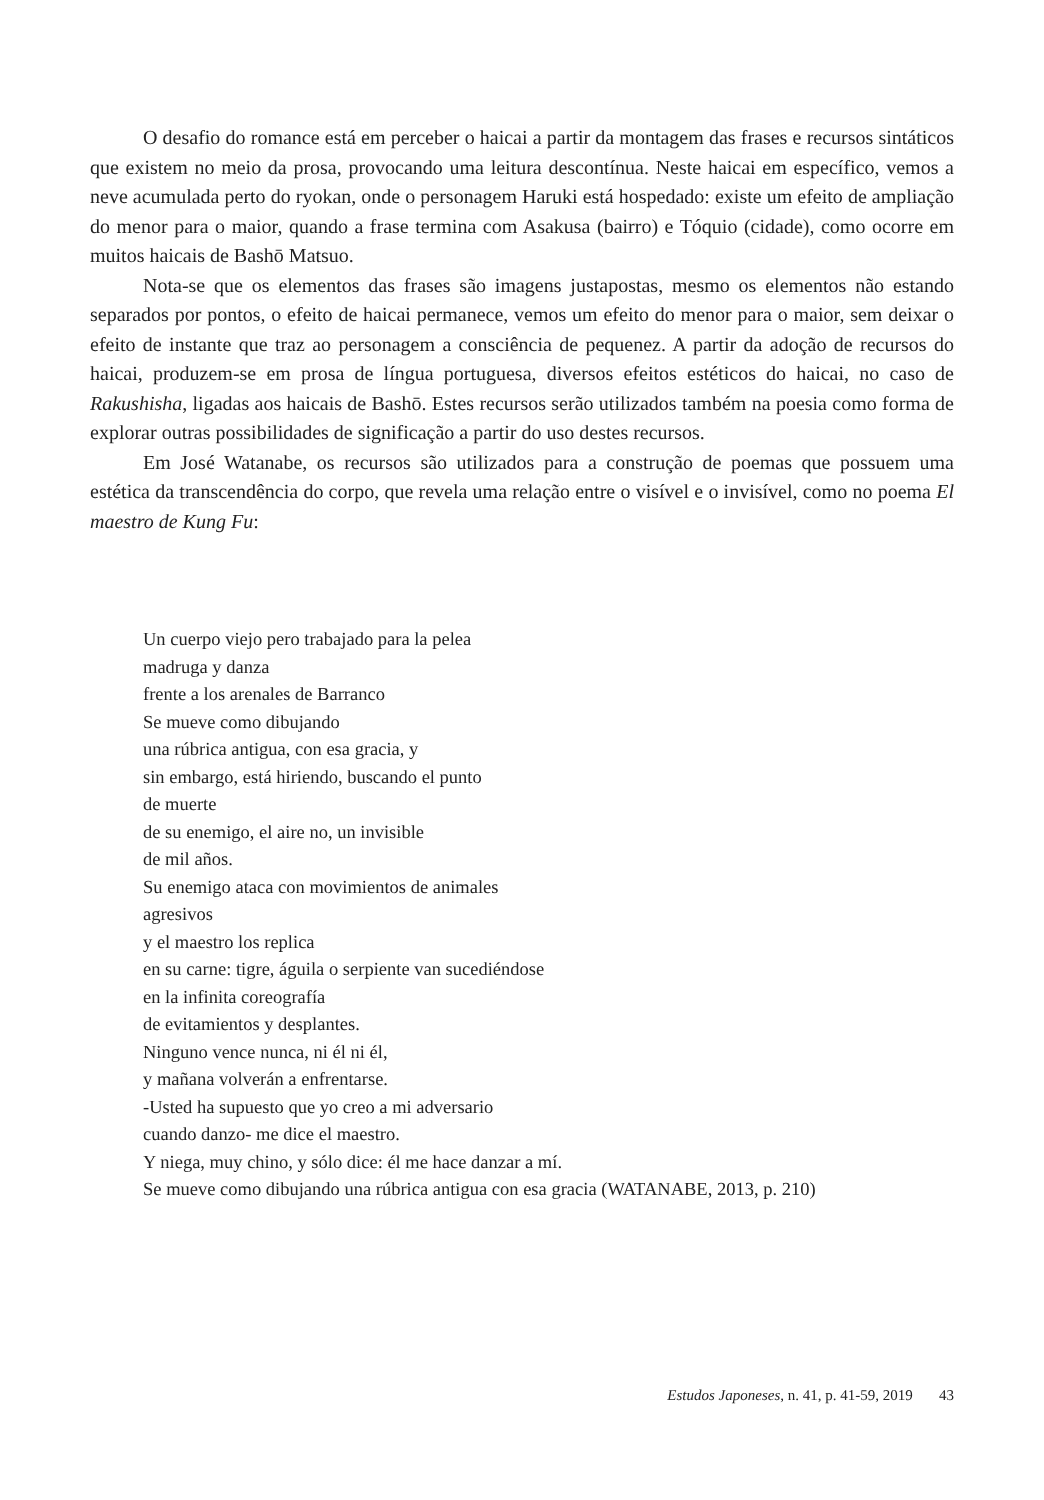O desafio do romance está em perceber o haicai a partir da montagem das frases e recursos sintáticos que existem no meio da prosa, provocando uma leitura descontínua. Neste haicai em específico, vemos a neve acumulada perto do ryokan, onde o personagem Haruki está hospedado: existe um efeito de ampliação do menor para o maior, quando a frase termina com Asakusa (bairro) e Tóquio (cidade), como ocorre em muitos haicais de Bashō Matsuo.
Nota-se que os elementos das frases são imagens justapostas, mesmo os elementos não estando separados por pontos, o efeito de haicai permanece, vemos um efeito do menor para o maior, sem deixar o efeito de instante que traz ao personagem a consciência de pequenez. A partir da adoção de recursos do haicai, produzem-se em prosa de língua portuguesa, diversos efeitos estéticos do haicai, no caso de Rakushisha, ligadas aos haicais de Bashō. Estes recursos serão utilizados também na poesia como forma de explorar outras possibilidades de significação a partir do uso destes recursos.
Em José Watanabe, os recursos são utilizados para a construção de poemas que possuem uma estética da transcendência do corpo, que revela uma relação entre o visível e o invisível, como no poema El maestro de Kung Fu:
Un cuerpo viejo pero trabajado para la pelea
madruga y danza
frente a los arenales de Barranco
Se mueve como dibujando
una rúbrica antigua, con esa gracia, y
sin embargo, está hiriendo, buscando el punto
de muerte
de su enemigo, el aire no, un invisible
de mil años.
Su enemigo ataca con movimientos de animales
agresivos
y el maestro los replica
en su carne: tigre, águila o serpiente van sucediéndose
en la infinita coreografía
de evitamientos y desplantes.
Ninguno vence nunca, ni él ni él,
y mañana volverán a enfrentarse.
-Usted ha supuesto que yo creo a mi adversario
cuando danzo- me dice el maestro.
Y niega, muy chino, y sólo dice: él me hace danzar a mí.
Se mueve como dibujando una rúbrica antigua con esa gracia (WATANABE, 2013, p. 210)
Estudos Japoneses, n. 41, p. 41-59, 2019 43